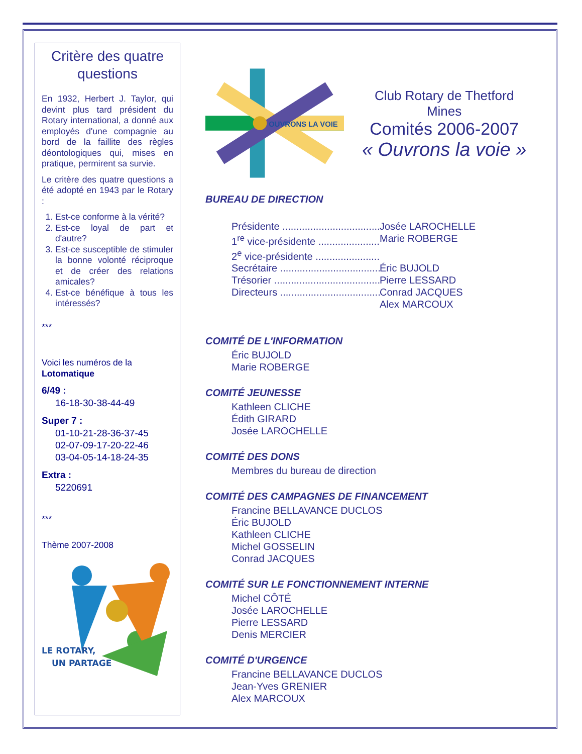Critère des quatre questions
En 1932, Herbert J. Taylor, qui devint plus tard président du Rotary international, a donné aux employés d'une compagnie au bord de la faillite des règles déontologiques qui, mises en pratique, permirent sa survie.
Le critère des quatre questions a été adopté en 1943 par le Rotary :
1. Est-ce conforme à la vérité?
2. Est-ce loyal de part et d'autre?
3. Est-ce susceptible de stimuler la bonne volonté réciproque et de créer des relations amicales?
4. Est-ce bénéfique à tous les intéressés?
***
Voici les numéros de la
Lotomatique
6/49 :
16-18-30-38-44-49
Super 7 :
01-10-21-28-36-37-45
02-07-09-17-20-22-46
03-04-05-14-18-24-35
Extra :
5220691
***
Thème 2007-2008
LE ROTARY,
UN PARTAGE
OUVRONS LA VOIE
Club Rotary de Thetford Mines
Comités 2006-2007
« Ouvrons la voie »
BUREAU DE DIRECTION
Présidente .................................... Josée LAROCHELLE
1<sup>re</sup> vice-présidente ......................... Marie ROBERGE
2<sup>e</sup> vice-présidente ..........................
Secrétaire ...................................... Éric BUJOLD
Trésorier ........................................ Pierre LESSARD
Directeurs ...................................... Conrad JACQUES
Alex MARCOUX
COMITÉ DE L'INFORMATION
Éric BUJOLD
Marie ROBERGE
COMITÉ JEUNESSE
Kathleen CLICHE
Édith GIRARD
Josée LAROCHELLE
COMITÉ DES DONS
Membres du bureau de direction
COMITÉ DES CAMPAGNES DE FINANCEMENT
Francine BELLAVANCE DUCLOS
Éric BUJOLD
Kathleen CLICHE
Michel GOSSELIN
Conrad JACQUES
COMITÉ SUR LE FONCTIONNEMENT INTERNE
Michel CÔTÉ
Josée LAROCHELLE
Pierre LESSARD
Denis MERCIER
COMITÉ D'URGENCE
Francine BELLAVANCE DUCLOS
Jean-Yves GRENIER
Alex MARCOUX